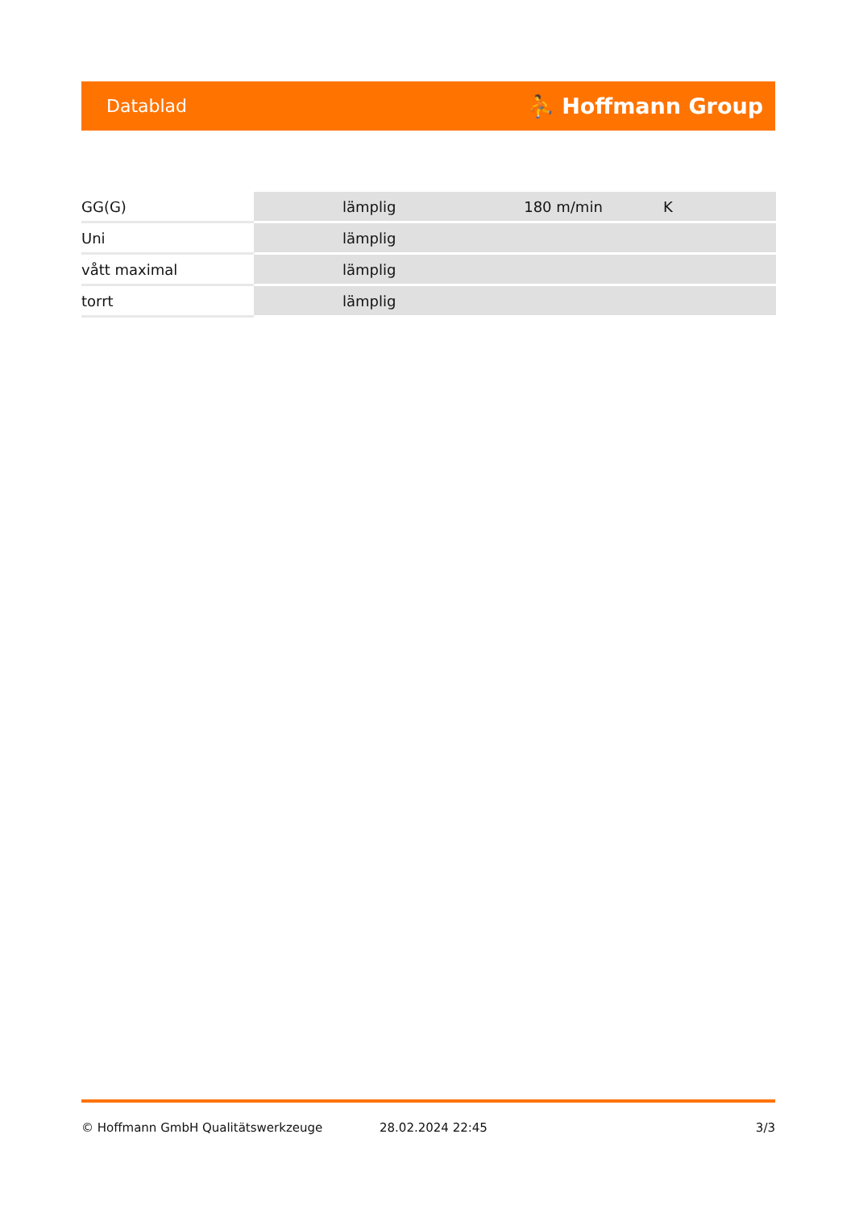Datablad ⛹ Hoffmann Group
| GG(G) | lämplig | 180 m/min | K |
| Uni | lämplig | | |
| vått maximal | lämplig | | |
| torrt | lämplig | | |
© Hoffmann GmbH Qualitätswerkzeuge 28.02.2024 22:45 3/3